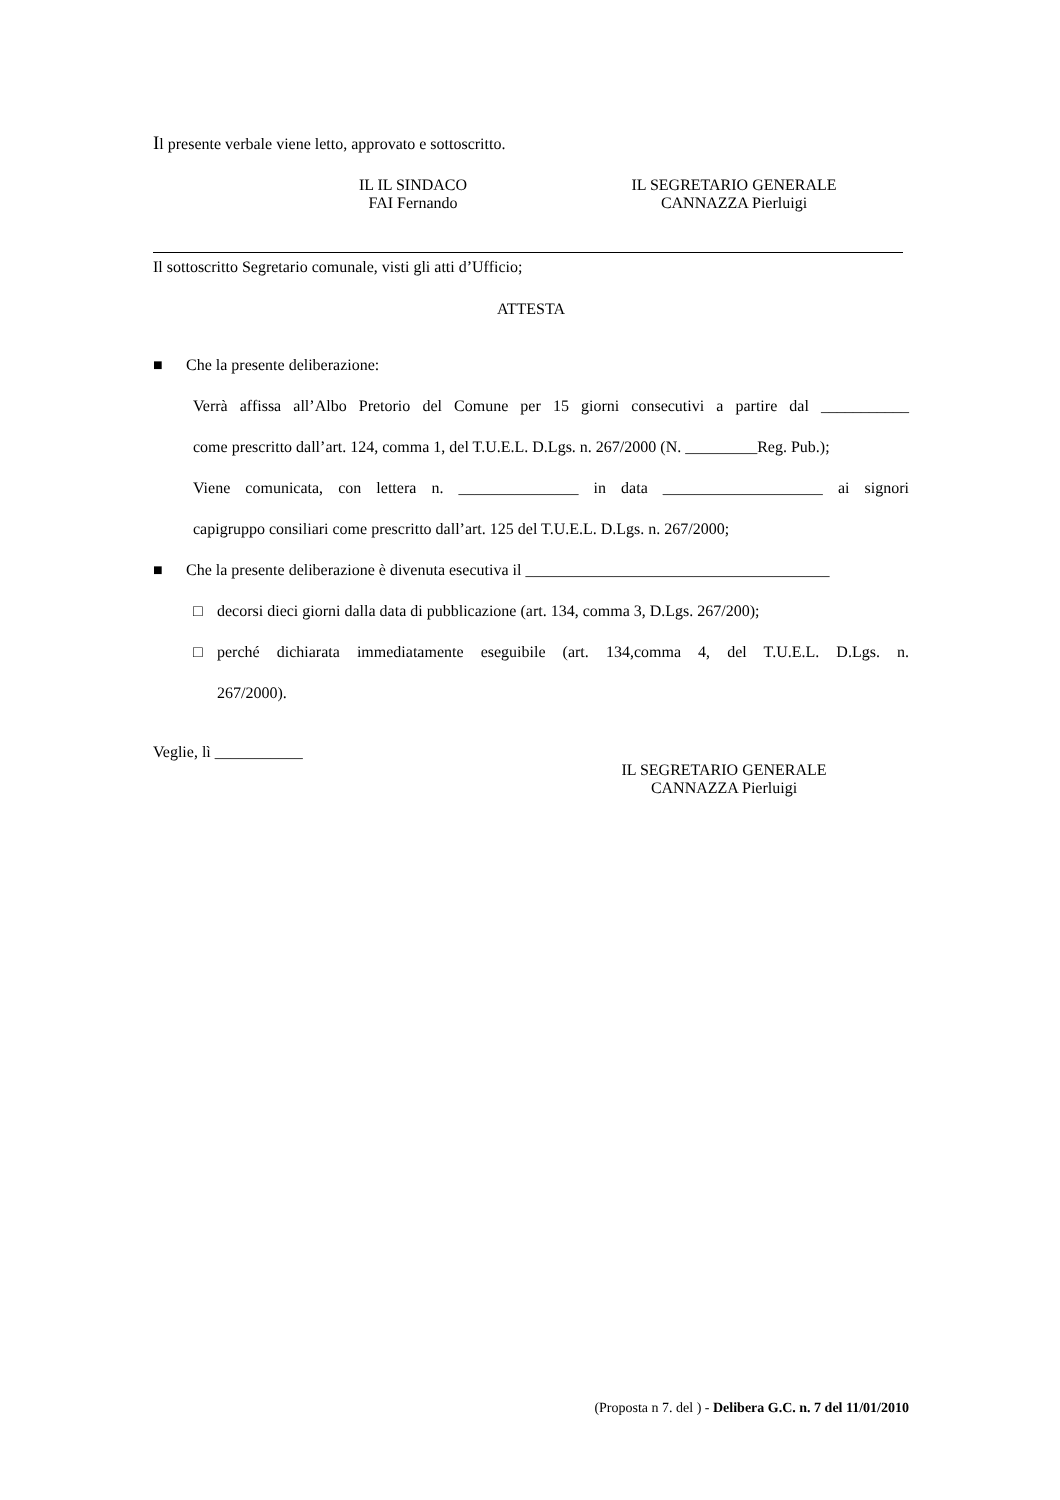Il presente verbale viene letto, approvato e sottoscritto.
IL IL SINDACO
FAI Fernando
IL SEGRETARIO GENERALE
CANNAZZA Pierluigi
Il sottoscritto Segretario comunale, visti gli atti d’Ufficio;
ATTESTA
■ Che la presente deliberazione:
Verrà affissa all’Albo Pretorio del Comune per 15 giorni consecutivi a partire dal ___________
come prescritto dall’art. 124, comma 1, del T.U.E.L. D.Lgs. n. 267/2000 (N. _________Reg. Pub.);
Viene comunicata, con lettera n. _______________ in data ____________________ ai signori
capigruppo consiliari come prescritto dall’art. 125 del T.U.E.L. D.Lgs. n. 267/2000;
■ Che la presente deliberazione è divenuta esecutiva il ______________________________________
□ decorsi dieci giorni dalla data di pubblicazione (art. 134, comma 3, D.Lgs. 267/200);
□ perché dichiarata immediatamente eseguibile (art. 134,comma 4, del T.U.E.L. D.Lgs. n.
267/2000).
Veglie, lì ___________
IL SEGRETARIO GENERALE
CANNAZZA Pierluigi
(Proposta n 7. del ) - Delibera G.C. n. 7 del 11/01/2010